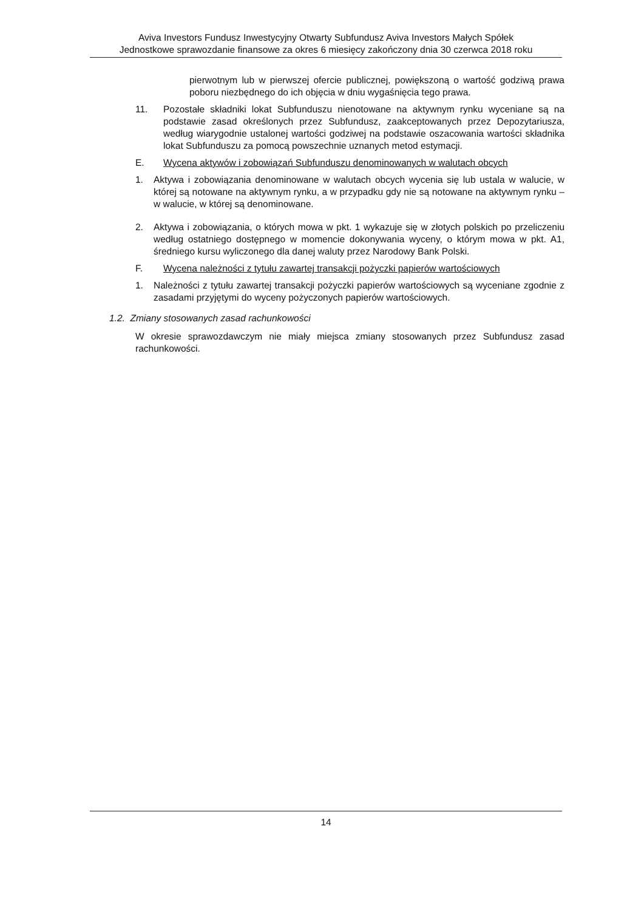Aviva Investors Fundusz Inwestycyjny Otwarty Subfundusz Aviva Investors Małych Spółek
Jednostkowe sprawozdanie finansowe za okres 6 miesięcy zakończony dnia 30 czerwca 2018 roku
pierwotnym lub w pierwszej ofercie publicznej, powiększoną o wartość godziwą prawa poboru niezbędnego do ich objęcia w dniu wygaśnięcia tego prawa.
11. Pozostałe składniki lokat Subfunduszu nienotowane na aktywnym rynku wyceniane są na podstawie zasad określonych przez Subfundusz, zaakceptowanych przez Depozytariusza, według wiarygodnie ustalonej wartości godziwej na podstawie oszacowania wartości składnika lokat Subfunduszu za pomocą powszechnie uznanych metod estymacji.
E. Wycena aktywów i zobowiązań Subfunduszu denominowanych w walutach obcych
1. Aktywa i zobowiązania denominowane w walutach obcych wycenia się lub ustala w walucie, w której są notowane na aktywnym rynku, a w przypadku gdy nie są notowane na aktywnym rynku – w walucie, w której są denominowane.
2. Aktywa i zobowiązania, o których mowa w pkt. 1 wykazuje się w złotych polskich po przeliczeniu według ostatniego dostępnego w momencie dokonywania wyceny, o którym mowa w pkt. A1, średniego kursu wyliczonego dla danej waluty przez Narodowy Bank Polski.
F. Wycena należności z tytułu zawartej transakcji pożyczki papierów wartościowych
1. Należności z tytułu zawartej transakcji pożyczki papierów wartościowych są wyceniane zgodnie z zasadami przyjętymi do wyceny pożyczonych papierów wartościowych.
1.2. Zmiany stosowanych zasad rachunkowości
W okresie sprawozdawczym nie miały miejsca zmiany stosowanych przez Subfundusz zasad rachunkowości.
14